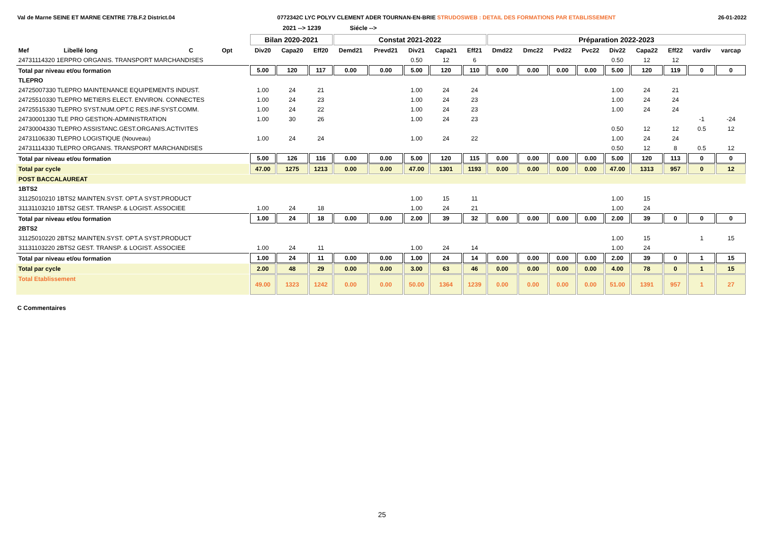Val de Marne SEINE ET MARNE CENTRE 77B.F.2 District.04 0772342C LYC POLYV CLEMENT ADER TOURNAN-EN-BRIE STRUDOSWEB : DETAIL DES FORMATIONS PAR ETABLISSEMENT 26-01-2022
2021 --> 1239 Siécle -->
| | | | | Bilan 2020-2021 | | | Constat 2021-2022 | | | | | Préparation 2022-2023 | | | | | | | | |
| --- | --- | --- | --- | --- | --- | --- | --- | --- | --- | --- | --- | --- | --- | --- | --- | --- | --- | --- | --- | --- |
| Mef | Libellé long | C | Opt | Div20 | Capa20 | Eff20 | Demd21 | Prevd21 | Div21 | Capa21 | Eff21 | Dmd22 | Dmc22 | Pvd22 | Pvc22 | Div22 | Capa22 | Eff22 | vardiv | varcap |
| 24731114320 1ERPRO ORGANIS. TRANSPORT MARCHANDISES | | | | | | | | | 0.50 | 12 | 6 | | | | | 0.50 | 12 | 12 | | |
| Total par niveau et/ou formation | | | | 5.00 | 120 | 117 | 0.00 | 0.00 | 5.00 | 120 | 110 | 0.00 | 0.00 | 0.00 | 0.00 | 5.00 | 120 | 119 | 0 | 0 |
| TLEPRO | | | | | | | | | | | | | | | | | | | | |
| 24725007330 TLEPRO MAINTENANCE EQUIPEMENTS INDUST. | | | | 1.00 | 24 | 21 | | | 1.00 | 24 | 24 | | | | | 1.00 | 24 | 21 | | |
| 24725510330 TLEPRO METIERS ELECT. ENVIRON. CONNECTES | | | | 1.00 | 24 | 23 | | | 1.00 | 24 | 23 | | | | | 1.00 | 24 | 24 | | |
| 24725515330 TLEPRO SYST.NUM.OPT.C RES.INF.SYST.COMM. | | | | 1.00 | 24 | 22 | | | 1.00 | 24 | 23 | | | | | 1.00 | 24 | 24 | | |
| 24730001330 TLE PRO GESTION-ADMINISTRATION | | | | 1.00 | 30 | 26 | | | 1.00 | 24 | 23 | | | | | | | | -1 | -24 |
| 24730004330 TLEPRO ASSISTANC.GEST.ORGANIS.ACTIVITES | | | | | | | | | | | | | | | | 0.50 | 12 | 12 | 0.5 | 12 |
| 24731106330 TLEPRO LOGISTIQUE (Nouveau) | | | | 1.00 | 24 | 24 | | | 1.00 | 24 | 22 | | | | | 1.00 | 24 | 24 | | |
| 24731114330 TLEPRO ORGANIS. TRANSPORT MARCHANDISES | | | | | | | | | | | | | | | | 0.50 | 12 | 8 | 0.5 | 12 |
| Total par niveau et/ou formation | | | | 5.00 | 126 | 116 | 0.00 | 0.00 | 5.00 | 120 | 115 | 0.00 | 0.00 | 0.00 | 0.00 | 5.00 | 120 | 113 | 0 | 0 |
| Total par cycle | | | | 47.00 | 1275 | 1213 | 0.00 | 0.00 | 47.00 | 1301 | 1193 | 0.00 | 0.00 | 0.00 | 0.00 | 47.00 | 1313 | 957 | 0 | 12 |
| POST BACCALAUREAT | | | | | | | | | | | | | | | | | | | | |
| 1BTS2 | | | | | | | | | | | | | | | | | | | | |
| 31125010210 1BTS2 MAINTEN.SYST. OPT.A SYST.PRODUCT | | | | | | | | | 1.00 | 15 | 11 | | | | | 1.00 | 15 | | | |
| 31131103210 1BTS2 GEST. TRANSP. & LOGIST. ASSOCIEE | | | | 1.00 | 24 | 18 | | | 1.00 | 24 | 21 | | | | | 1.00 | 24 | | | |
| Total par niveau et/ou formation | | | | 1.00 | 24 | 18 | 0.00 | 0.00 | 2.00 | 39 | 32 | 0.00 | 0.00 | 0.00 | 0.00 | 2.00 | 39 | 0 | 0 | 0 |
| 2BTS2 | | | | | | | | | | | | | | | | | | | | |
| 31125010220 2BTS2 MAINTEN.SYST. OPT.A SYST.PRODUCT | | | | | | | | | | | | | | | | 1.00 | 15 | | 1 | 15 |
| 31131103220 2BTS2 GEST. TRANSP. & LOGIST. ASSOCIEE | | | | 1.00 | 24 | 11 | | | 1.00 | 24 | 14 | | | | | 1.00 | 24 | | | |
| Total par niveau et/ou formation | | | | 1.00 | 24 | 11 | 0.00 | 0.00 | 1.00 | 24 | 14 | 0.00 | 0.00 | 0.00 | 0.00 | 2.00 | 39 | 0 | 1 | 15 |
| Total par cycle | | | | 2.00 | 48 | 29 | 0.00 | 0.00 | 3.00 | 63 | 46 | 0.00 | 0.00 | 0.00 | 0.00 | 4.00 | 78 | 0 | 1 | 15 |
| Total Etablissement | | | | 49.00 | 1323 | 1242 | 0.00 | 0.00 | 50.00 | 1364 | 1239 | 0.00 | 0.00 | 0.00 | 0.00 | 51.00 | 1391 | 957 | 1 | 27 |
C Commentaires
25